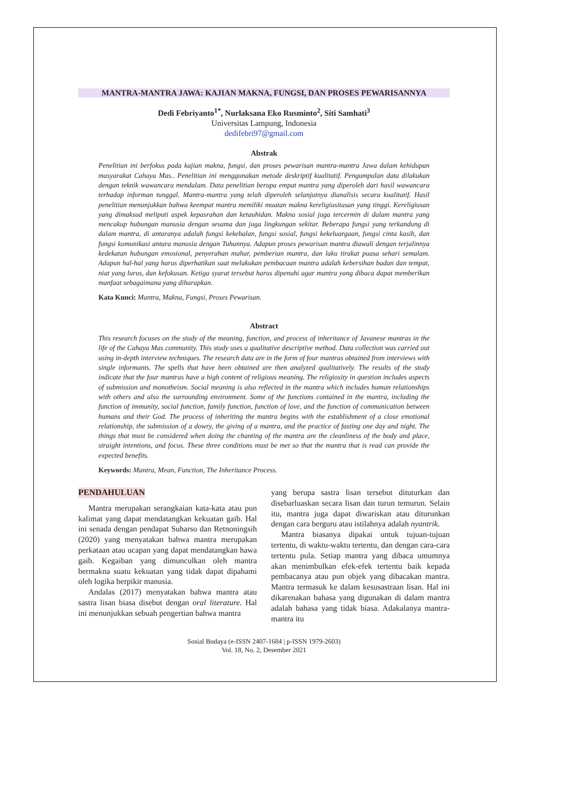MANTRA-MANTRA JAWA: KAJIAN MAKNA, FUNGSI, DAN PROSES PEWARISANNYA
Dedi Febriyanto<sup>1*</sup>, Nurlaksana Eko Rusminto<sup>2</sup>, Siti Samhati<sup>3</sup>
Universitas Lampung, Indonesia
dedifebri97@gmail.com
Abstrak
Penelitian ini berfokus pada kajian makna, fungsi, dan proses pewarisan mantra-mantra Jawa dalam kehidupan masyarakat Cahaya Mas.. Penelitian ini menggunakan metode deskriptif kualitatif. Pengumpulan data dilakukan dengan teknik wawancara mendalam. Data penelitian berupa empat mantra yang diperoleh dari hasil wawancara terhadap informan tunggal. Mantra-mantra yang telah diperoleh selanjutnya dianalisis secara kualitatif. Hasil penelitian menunjukkan bahwa keempat mantra memiliki muatan makna kereligiusitasan yang tinggi. Kereligiusan yang dimaksud meliputi aspek kepasrahan dan ketauhidan. Makna sosial juga tercermin di dalam mantra yang mencakup hubungan manusia dengan sesama dan juga lingkungan sekitar. Beberapa fungsi yang terkandung di dalam mantra, di antaranya adalah fungsi kekebalan, fungsi sosial, fungsi kekeluargaan, fungsi cinta kasih, dan fungsi komunikasi antara manusia dengan Tuhannya. Adapun proses pewarisan mantra diawali dengan terjalinnya kedekatan hubungan emosional, penyerahan mahar, pemberian mantra, dan laku tirakat puasa sehari semalam. Adapun hal-hal yang harus diperhatikan saat melakukan pembacaan mantra adalah kebersihan badan dan tempat, niat yang lurus, dan kefokusan. Ketiga syarat tersebut harus dipenuhi agar mantra yang dibaca dapat memberikan manfaat sebagaimana yang diharapkan.
Kata Kunci: Mantra, Makna, Fungsi, Proses Pewarisan.
Abstract
This research focuses on the study of the meaning, function, and process of inheritance of Javanese mantras in the life of the Cahaya Mas community. This study uses a qualitative descriptive method. Data collection was carried out using in-depth interview techniques. The research data are in the form of four mantras obtained from interviews with single informants. The spells that have been obtained are then analyzed qualitatively. The results of the study indicate that the four mantras have a high content of religious meaning. The religiosity in question includes aspects of submission and monotheism. Social meaning is also reflected in the mantra which includes human relationships with others and also the surrounding environment. Some of the functions contained in the mantra, including the function of immunity, social function, family function, function of love, and the function of communication between humans and their God. The process of inheriting the mantra begins with the establishment of a close emotional relationship, the submission of a dowry, the giving of a mantra, and the practice of fasting one day and night. The things that must be considered when doing the chanting of the mantra are the cleanliness of the body and place, straight intentions, and focus. These three conditions must be met so that the mantra that is read can provide the expected benefits.
Keywords: Mantra, Mean, Function, The Inheritance Process.
PENDAHULUAN
Mantra merupakan serangkaian kata-kata atau pun kalimat yang dapat mendatangkan kekuatan gaib. Hal ini senada dengan pendapat Suharso dan Retnoningsih (2020) yang menyatakan bahwa mantra merupakan perkataan atau ucapan yang dapat mendatangkan hawa gaib. Kegaiban yang dimunculkan oleh mantra bermakna suatu kekuatan yang tidak dapat dipahami oleh logika berpikir manusia.
Andalas (2017) menyatakan bahwa mantra atau sastra lisan biasa disebut dengan oral literature. Hal ini menunjukkan sebuah pengertian bahwa mantra
yang berupa sastra lisan tersebut dituturkan dan disebarluaskan secara lisan dan turun temurun. Selain itu, mantra juga dapat diwariskan atau diturunkan dengan cara berguru atau istilahnya adalah nyantrik.
Mantra biasanya dipakai untuk tujuan-tujuan tertentu, di waktu-waktu tertentu, dan dengan cara-cara tertentu pula. Setiap mantra yang dibaca umumnya akan menimbulkan efek-efek tertentu baik kepada pembacanya atau pun objek yang dibacakan mantra. Mantra termasuk ke dalam kesusastraan lisan. Hal ini dikarenakan bahasa yang digunakan di dalam mantra adalah bahasa yang tidak biasa. Adakalanya mantra-mantra itu
Sosial Budaya (e-ISSN 2407-1684 | p-ISSN 1979-2603)
Vol. 18, No. 2, Desember 2021